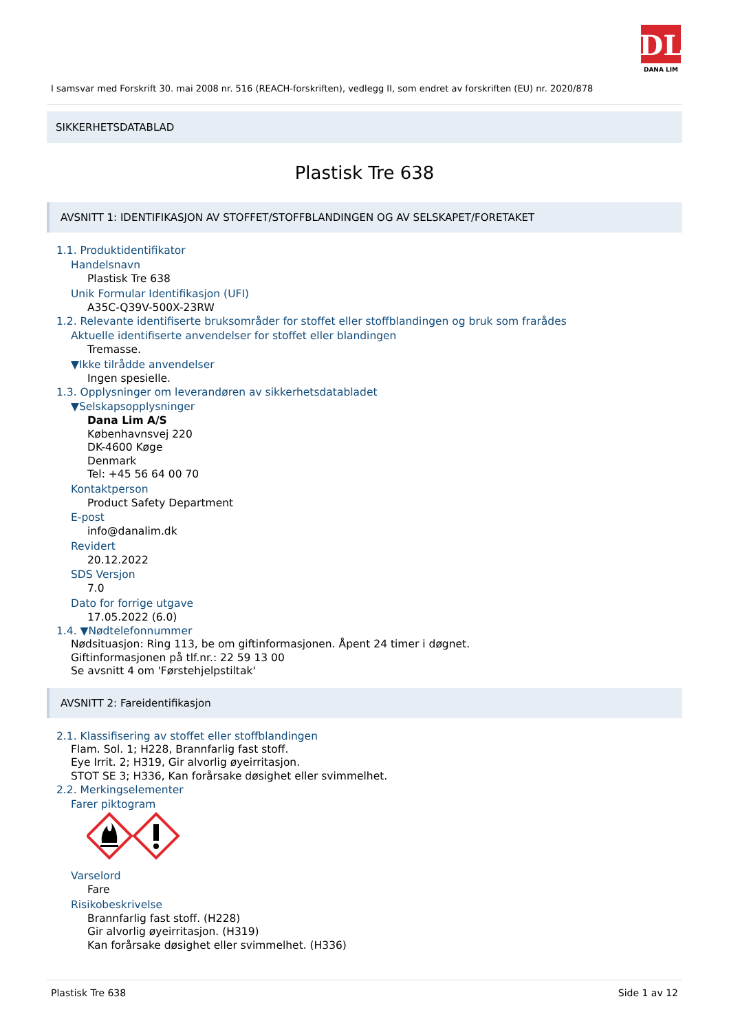DL
DANA LIM
I samsvar med Forskrift 30. mai 2008 nr. 516 (REACH-forskriften), vedlegg II, som endret av forskriften (EU) nr. 2020/878
SIKKERHETSDATABLAD
Plastisk Tre 638
AVSNITT 1: IDENTIFIKASJON AV STOFFET/STOFFBLANDINGEN OG AV SELSKAPET/FORETAKET
1.1. Produktidentifikator
Handelsnavn
Plastisk Tre 638
Unik Formular Identifikasjon (UFI)
A35C-Q39V-500X-23RW
1.2. Relevante identifiserte bruksområder for stoffet eller stoffblandingen og bruk som frarådes
Aktuelle identifiserte anvendelser for stoffet eller blandingen
Tremasse.
▼Ikke tilrådde anvendelser
Ingen spesielle.
1.3. Opplysninger om leverandøren av sikkerhetsdatabladet
▼Selskapsopplysninger
Dana Lim A/S
Københavnsvej 220
DK-4600 Køge
Denmark
Tel: +45 56 64 00 70
Kontaktperson
Product Safety Department
E-post
info@danalim.dk
Revidert
20.12.2022
SDS Versjon
7.0
Dato for forrige utgave
17.05.2022 (6.0)
1.4. ▼Nødtelefonnummer
Nødsituasjon: Ring 113, be om giftinformasjonen. Åpent 24 timer i døgnet.
Giftinformasjonen på tlf.nr.: 22 59 13 00
Se avsnitt 4 om 'Førstehjelpstiltak'
AVSNITT 2: Fareidentifikasjon
2.1. Klassifisering av stoffet eller stoffblandingen
Flam. Sol. 1; H228, Brannfarlig fast stoff.
Eye Irrit. 2; H319, Gir alvorlig øyeirritasjon.
STOT SE 3; H336, Kan forårsake døsighet eller svimmelhet.
2.2. Merkingselementer
Farer piktogram
Varselord
Fare
Risikobeskrivelse
Brannfarlig fast stoff. (H228)
Gir alvorlig øyeirritasjon. (H319)
Kan forårsake døsighet eller svimmelhet. (H336)
Plastisk Tre 638 Side 1 av 12